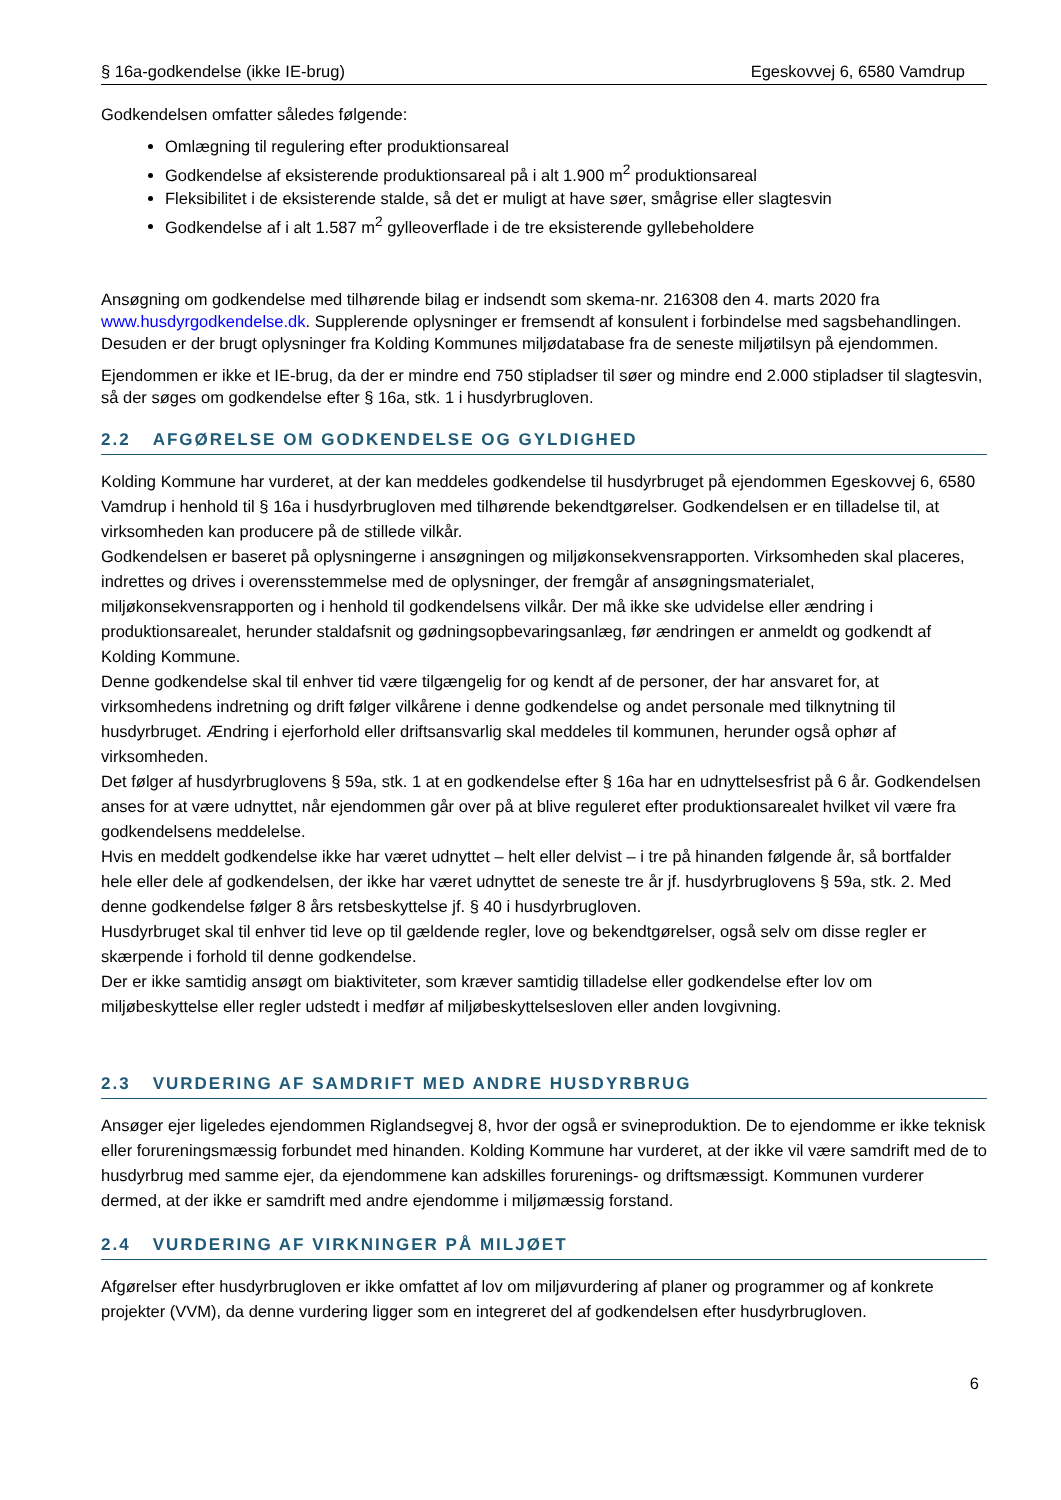§ 16a-godkendelse (ikke IE-brug) Egeskovvej 6, 6580 Vamdrup
Godkendelsen omfatter således følgende:
Omlægning til regulering efter produktionsareal
Godkendelse af eksisterende produktionsareal på i alt 1.900 m<sup>2</sup> produktionsareal
Fleksibilitet i de eksisterende stalde, så det er muligt at have søer, smågrise eller slagtesvin
Godkendelse af i alt 1.587 m<sup>2</sup> gylleoverflade i de tre eksisterende gyllebeholdere
Ansøgning om godkendelse med tilhørende bilag er indsendt som skema-nr. 216308 den 4. marts 2020 fra www.husdyrgodkendelse.dk. Supplerende oplysninger er fremsendt af konsulent i forbindelse med sagsbehandlingen. Desuden er der brugt oplysninger fra Kolding Kommunes miljødatabase fra de seneste miljøtilsyn på ejendommen.
Ejendommen er ikke et IE-brug, da der er mindre end 750 stipladser til søer og mindre end 2.000 stipladser til slagtesvin, så der søges om godkendelse efter § 16a, stk. 1 i husdyrbrugloven.
2.2 AFGØRELSE OM GODKENDELSE OG GYLDIGHED
Kolding Kommune har vurderet, at der kan meddeles godkendelse til husdyrbruget på ejendommen Egeskovvej 6, 6580 Vamdrup i henhold til § 16a i husdyrbrugloven med tilhørende bekendtgørelser. Godkendelsen er en tilladelse til, at virksomheden kan producere på de stillede vilkår.
Godkendelsen er baseret på oplysningerne i ansøgningen og miljøkonsekvensrapporten. Virksomheden skal placeres, indrettes og drives i overensstemmelse med de oplysninger, der fremgår af ansøgningsmaterialet, miljøkonsekvensrapporten og i henhold til godkendelsens vilkår. Der må ikke ske udvidelse eller ændring i produktionsarealet, herunder staldafsnit og gødningsopbevaringsanlæg, før ændringen er anmeldt og godkendt af Kolding Kommune.
Denne godkendelse skal til enhver tid være tilgængelig for og kendt af de personer, der har ansvaret for, at virksomhedens indretning og drift følger vilkårene i denne godkendelse og andet personale med tilknytning til husdyrbruget. Ændring i ejerforhold eller driftsansvarlig skal meddeles til kommunen, herunder også ophør af virksomheden.
Det følger af husdyrbruglovens § 59a, stk. 1 at en godkendelse efter § 16a har en udnyttelsesfrist på 6 år. Godkendelsen anses for at være udnyttet, når ejendommen går over på at blive reguleret efter produktionsarealet hvilket vil være fra godkendelsens meddelelse.
Hvis en meddelt godkendelse ikke har været udnyttet – helt eller delvist – i tre på hinanden følgende år, så bortfalder hele eller dele af godkendelsen, der ikke har været udnyttet de seneste tre år jf. husdyrbruglovens § 59a, stk. 2. Med denne godkendelse følger 8 års retsbeskyttelse jf. § 40 i husdyrbrugloven.
Husdyrbruget skal til enhver tid leve op til gældende regler, love og bekendtgørelser, også selv om disse regler er skærpende i forhold til denne godkendelse.
Der er ikke samtidig ansøgt om biaktiviteter, som kræver samtidig tilladelse eller godkendelse efter lov om miljøbeskyttelse eller regler udstedt i medfør af miljøbeskyttelsesloven eller anden lovgivning.
2.3 VURDERING AF SAMDRIFT MED ANDRE HUSDYRBRUG
Ansøger ejer ligeledes ejendommen Riglandsegvej 8, hvor der også er svineproduktion. De to ejendomme er ikke teknisk eller forureningsmæssig forbundet med hinanden. Kolding Kommune har vurderet, at der ikke vil være samdrift med de to husdyrbrug med samme ejer, da ejendommene kan adskilles forurenings- og driftsmæssigt. Kommunen vurderer dermed, at der ikke er samdrift med andre ejendomme i miljømæssig forstand.
2.4 VURDERING AF VIRKNINGER PÅ MILJØET
Afgørelser efter husdyrbrugloven er ikke omfattet af lov om miljøvurdering af planer og programmer og af konkrete projekter (VVM), da denne vurdering ligger som en integreret del af godkendelsen efter husdyrbrugloven.
6